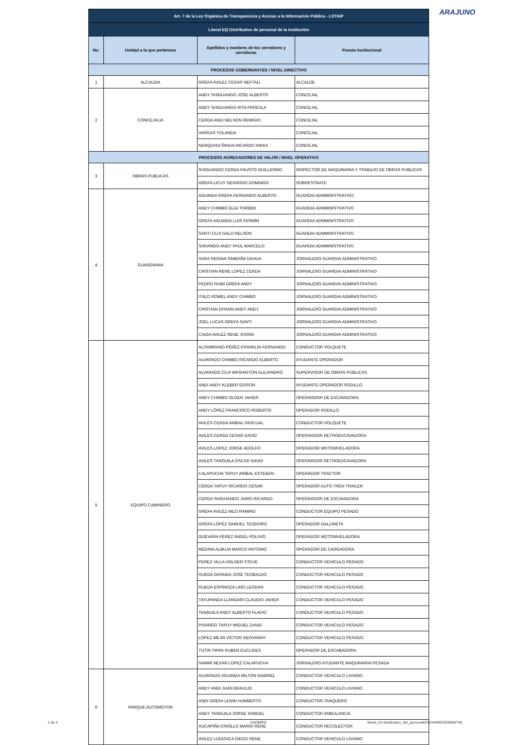ARAJUNO
| Art. 7 de la Ley Orgánica de Transparencia y Acceso a la Información Pública - LOTAIP | | | |
| Literal b2) Distributivo de personal de la institución | | | |
| No. | Unidad a la que pertenece | Apellidos y nombres de los servidores y servidoras | Puesto Institucional |
| PROCESOS GOBERNANTES / NIVEL DIRECTIVO | | | |
| 1 | ALCALDIA | GREFA AVILEZ CESAR NEFTALI | ALCALDE |
| 2 | CONCEJALIA | ANDY SHIGUANGO JOSE ALBERTO | CONCEJAL |
| | | ANDY SHIGUANGO RITA PRISCILA | CONCEJAL |
| | | CERDA ANDI NELSON REMIGIO | CONCEJAL |
| | | VARGAS YOLANDA | CONCEJAL |
| | | NENQUHUI ÑIHUA RICARDO INIHUI | CONCEJAL |
| PROCESOS AGREGADORES DE VALOR / NIVEL OPERATIVO | | | |
| 3 | OBRAS PUBLICAS | SHIGUANGO CERDA FAUSTO GUILLERMO | INSPECTOR DE MAQUINARIA Y TRABAJO DE OBRAS PUBLICAS |
| | | GREFA LICUY GERARDO DOMINGO | SOBRESTNATE |
| 4 | GUARDIANIA | AGUINDA GREFA FERNANDO ALBERTO | GUARDIA ADMMINISTRATIVO |
| | | ANDY CHIMBO ELGI TORIBIO | GUARDIA ADMMINISTRATIVO |
| | | GREFA AGUINDA LUIS FERMÍN | GUARDIA ADMMINISTRATIVO |
| | | SANTI CUJI GALO NELSON | GUARDIA ADMMINISTRATIVO |
| | | SARANGO ANDY PAÚL MARCELO | GUARDIA ADMMINISTRATIVO |
| | | SARA REGINA SIMBAÑA DAHUA | JORNALERO GUARDIA ADMINISTRATIVO |
| | | CRISTIAN RENE LOPEZ CERDA | JORNALERO GUARDIA ADMINISTRATIVO |
| | | PEDRO RUMI GREFA ANDY | JORNALERO GUARDIA ADMINISTRATIVO |
| | | ITALO ROMEL ANDY CHIMBO | JORNALERO GUARDIA ADMINISTRATIVO |
| | | CRISTIAN EFRAIN ANDY ANDY | JORNALERO GUARDIA ADMINISTRATIVO |
| | | JOEL LUCAS GREFA SANTI | JORNALERO GUARDIA ADMINISTRATIVO |
| | | CAIGA AVILEZ RENE JHONN | JORNALERO GUARDIA ADMINISTRATIVO |
| 5 | EQUIPO CAMINERO | ALTAMIRANO PÉREZ FRANKLIN FERNANDO | CONDUCTOR VOLQUETE |
| | | ALVARADO CHIMBO RICARDO ALBERTO | AYUDANTE OPERADOR |
| | | ALVARADO CUJI WASHIGTON ALEJANDRO | SUPERVISOR DE OBRAS PUBLICAS |
| | | ANDI ANDY KLEBER EDISON | AYUDANTE OPERADOR RODILLO |
| | | ANDY CHIMBO OLGER JAVIER | OPERARDOR DE EXCAVADORA |
| | | ANDY LÓPEZ FRANCISCO ROBERTO | OPERADOR RODILLO |
| | | AVILÉS CERDA ANÍBAL PASCUAL | CONDUCTOR VOLQUETE |
| | | AVILES CERDA CESAR DAVID | OPERARDOR RETROEXCAVADORA |
| | | AVILES LOPEZ JORGE ADOLFO | OPERADOR MOTONIVELADORA |
| | | AVILES TANGUILA OSCAR DAVID | OPERARDOR RETROEXCAVADORA |
| | | CALAPUCHA TAPUY ANÍBAL ESTEBAN | OPERADOR TRACTOR |
| | | CERDA TAPUY RICARDO CESAR | OPERADOR AUTO TREN TRAILER |
| | | CERDA SHIGUANGO JAIRO RICARDO | OPERARDOR DE EXCAVADORA |
| | | GREFA AVILÉZ NILO RAMIRO | CONDUCTOR EQUIPO PESADO |
| | | GREFA LÓPEZ SAMUEL TEODORO | OPERADOR GALLINETA |
| | | GUEVARA PÉREZ ÁNGEL POLIVIO | OPERADOR MOTONIVELADORA |
| | | MEDINA ALBUJA MARCO ANTONIO | OPERADOR DE CARGADORA |
| | | PEREZ VILLA HOLGER STEVE | CONDUCTOR VEHICULO PESADO |
| | | RUEDA GRANDA JOSÉ TEOBALDO | CONDUCTOR VEHICULO PESADO |
| | | RUEDA ESPINOZA LINO LEODAN | CONDUCTOR VEHICULO PESADO |
| | | TAYUPANDA LLANGARI CLAUDIO JAVIER | CONDUCTOR VEHICULO PESADO |
| | | TANGUILA ANDY ALBERTO FLAVIO | CONDUCTOR VEHICULO PESADO |
| | | PISANGO TAPUY MIGUEL DAVID | CONDUCTOR VEHICULO PESADO |
| | | LÓPEZ MEJÍA VICTOR GEOVANNY | CONDUCTOR VEHICULO PESADO |
| | | TUTIN TIPAN RUBEN EUCLIDES | OPERADOR DE EXCABADORA |
| | | SAMMI NEXAR LOPEZ CALAPUCHA | JORNALERO AYUDANTE MAQUINARIA PESADA |
| 6 | PARQUE AUTOMOTOR | ALVARADO AGUINDA MILTON GABRIEL | CONDUCTOR VEHICULO LIVIANO |
| | | ANDY ANDI JUAN BRAULIO | CONDUCTOR VEHICULO LIVIANO |
| | | ANDI GREFA LENIN HUMBERTO | CONDUCTOR TANQUERO |
| | | ANDY TANGUILA JORGE SAMUEL | CONDUCTOR AMBULANCIA |
| | | AUCAPIÑA CRIOLLO MARIO RENE | CONDUCTOR RECOLECTOR |
| | | AVILEZ LUDIZACA DIEGO RENE | CONDUCTOR VEHICULO LIVIANO |
1 de 4 GADMIPA
literal_b2-distributivo_del_personal0762446001656684738